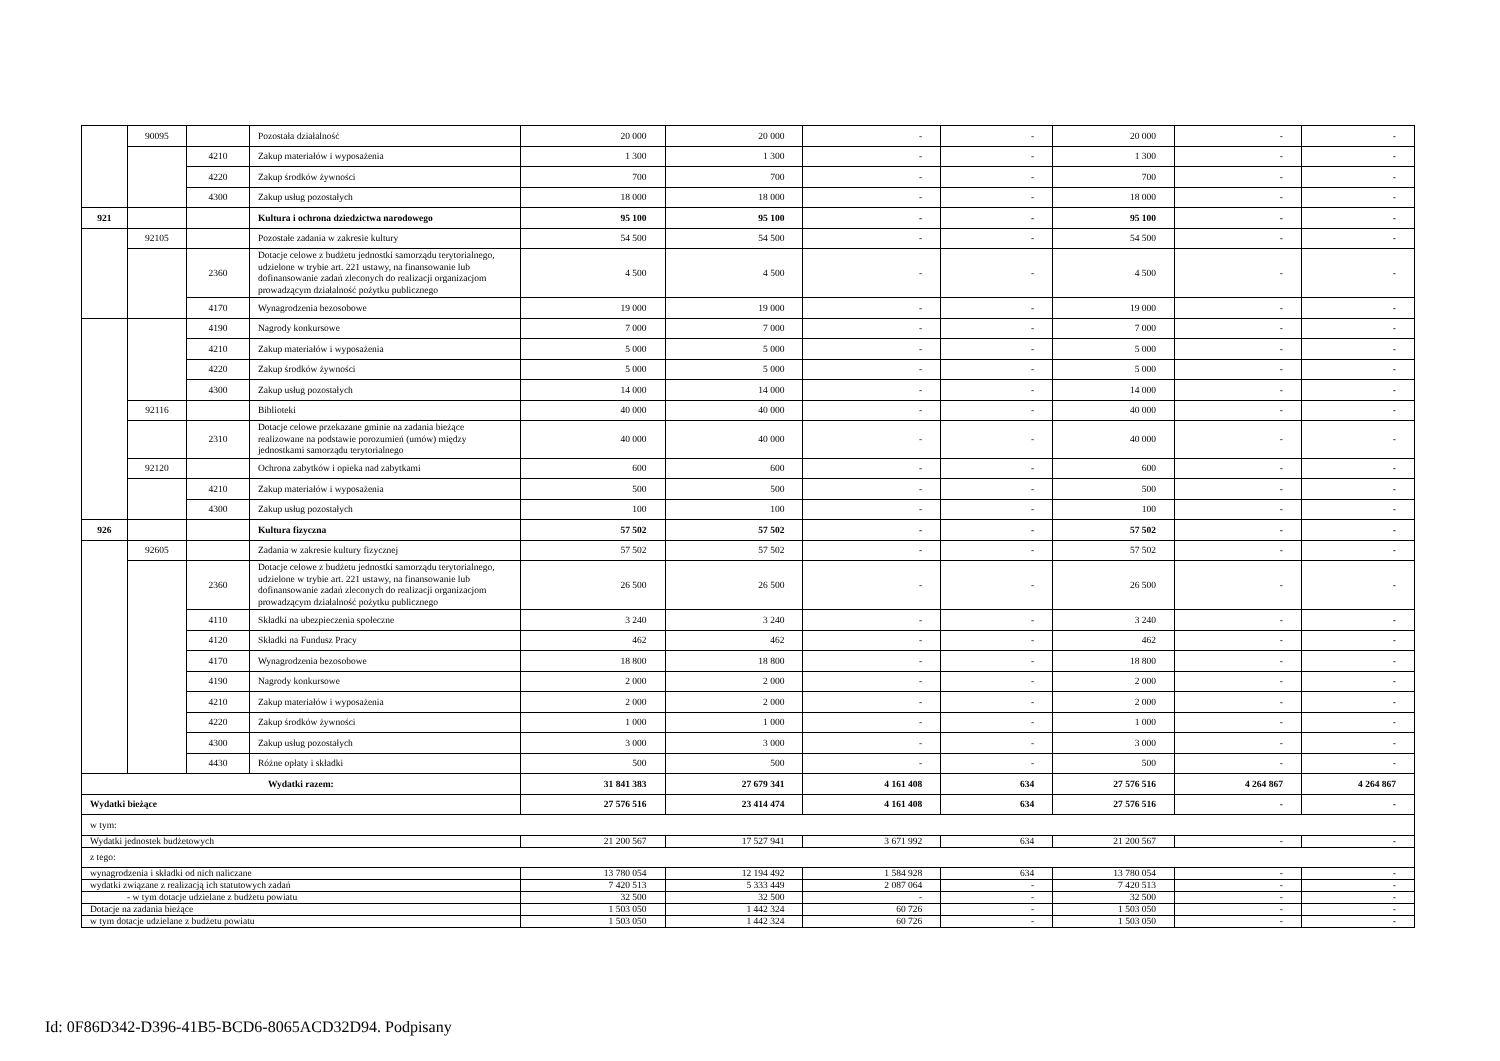| | 90095 | | Pozostała działalność | 20 000 | 20 000 | - | - | 20 000 | - | - |
| | | 4210 | Zakup materiałów i wyposażenia | 1 300 | 1 300 | - | - | 1 300 | - | - |
| | | 4220 | Zakup środków żywności | 700 | 700 | - | - | 700 | - | - |
| | | 4300 | Zakup usług pozostałych | 18 000 | 18 000 | - | - | 18 000 | - | - |
| 921 | | | Kultura i ochrona dziedzictwa narodowego | 95 100 | 95 100 | - | - | 95 100 | - | - |
| | 92105 | | Pozostałe zadania w zakresie kultury | 54 500 | 54 500 | - | - | 54 500 | - | - |
| | | 2360 | Dotacje celowe z budżetu jednostki samorządu terytorialnego, udzielone w trybie art. 221 ustawy, na finansowanie lub dofinansowanie zadań zleconych do realizacji organizacjom prowadzącym działalność pożytku publicznego | 4 500 | 4 500 | - | - | 4 500 | - | - |
| | | 4170 | Wynagrodzenia bezosobowe | 19 000 | 19 000 | - | - | 19 000 | - | - |
| | | 4190 | Nagrody konkursowe | 7 000 | 7 000 | - | - | 7 000 | - | - |
| | | 4210 | Zakup materiałów i wyposażenia | 5 000 | 5 000 | - | - | 5 000 | - | - |
| | | 4220 | Zakup środków żywności | 5 000 | 5 000 | - | - | 5 000 | - | - |
| | | 4300 | Zakup usług pozostałych | 14 000 | 14 000 | - | - | 14 000 | - | - |
| | 92116 | | Biblioteki | 40 000 | 40 000 | - | - | 40 000 | - | - |
| | | 2310 | Dotacje celowe przekazane gminie na zadania bieżące realizowane na podstawie porozumień (umów) między jednostkami samorządu terytorialnego | 40 000 | 40 000 | - | - | 40 000 | - | - |
| | 92120 | | Ochrona zabytków i opieka nad zabytkami | 600 | 600 | - | - | 600 | - | - |
| | | 4210 | Zakup materiałów i wyposażenia | 500 | 500 | - | - | 500 | - | - |
| | | 4300 | Zakup usług pozostałych | 100 | 100 | - | - | 100 | - | - |
| 926 | | | Kultura fizyczna | 57 502 | 57 502 | - | - | 57 502 | - | - |
| | 92605 | | Zadania w zakresie kultury fizycznej | 57 502 | 57 502 | - | - | 57 502 | - | - |
| | | 2360 | Dotacje celowe z budżetu jednostki samorządu terytorialnego, udzielone w trybie art. 221 ustawy, na finansowanie lub dofinansowanie zadań zleconych do realizacji organizacjom prowadzącym działalność pożytku publicznego | 26 500 | 26 500 | - | - | 26 500 | - | - |
| | | 4110 | Składki na ubezpieczenia społeczne | 3 240 | 3 240 | - | - | 3 240 | - | - |
| | | 4120 | Składki na Fundusz Pracy | 462 | 462 | - | - | 462 | - | - |
| | | 4170 | Wynagrodzenia bezosobowe | 18 800 | 18 800 | - | - | 18 800 | - | - |
| | | 4190 | Nagrody konkursowe | 2 000 | 2 000 | - | - | 2 000 | - | - |
| | | 4210 | Zakup materiałów i wyposażenia | 2 000 | 2 000 | - | - | 2 000 | - | - |
| | | 4220 | Zakup środków żywności | 1 000 | 1 000 | - | - | 1 000 | - | - |
| | | 4300 | Zakup usług pozostałych | 3 000 | 3 000 | - | - | 3 000 | - | - |
| | | 4430 | Różne opłaty i składki | 500 | 500 | - | - | 500 | - | - |
| Wydatki razem: | | | | 31 841 383 | 27 679 341 | 4 161 408 | 634 | 27 576 516 | 4 264 867 | 4 264 867 |
| Wydatki bieżące | | | | 27 576 516 | 23 414 474 | 4 161 408 | 634 | 27 576 516 | - | - |
| w tym: | | | | | | | | | | |
| Wydatki jednostek budżetowych | | | | 21 200 567 | 17 527 941 | 3 671 992 | 634 | 21 200 567 | - | - |
| z tego: | | | | | | | | | | |
| wynagrodzenia i składki od nich naliczane | | | | 13 780 054 | 12 194 492 | 1 584 928 | 634 | 13 780 054 | - | - |
| wydatki związane z realizacją ich statutowych zadań | | | | 7 420 513 | 5 333 449 | 2 087 064 | - | 7 420 513 | - | - |
| - w tym dotacje udzielane z budżetu powiatu | | | | 32 500 | 32 500 | - | - | 32 500 | - | - |
| Dotacje na zadania bieżące | | | | 1 503 050 | 1 442 324 | 60 726 | - | 1 503 050 | - | - |
| w tym dotacje udzielane z budżetu powiatu | | | | 1 503 050 | 1 442 324 | 60 726 | - | 1 503 050 | - | - |
Id: 0F86D342-D396-41B5-BCD6-8065ACD32D94. Podpisany